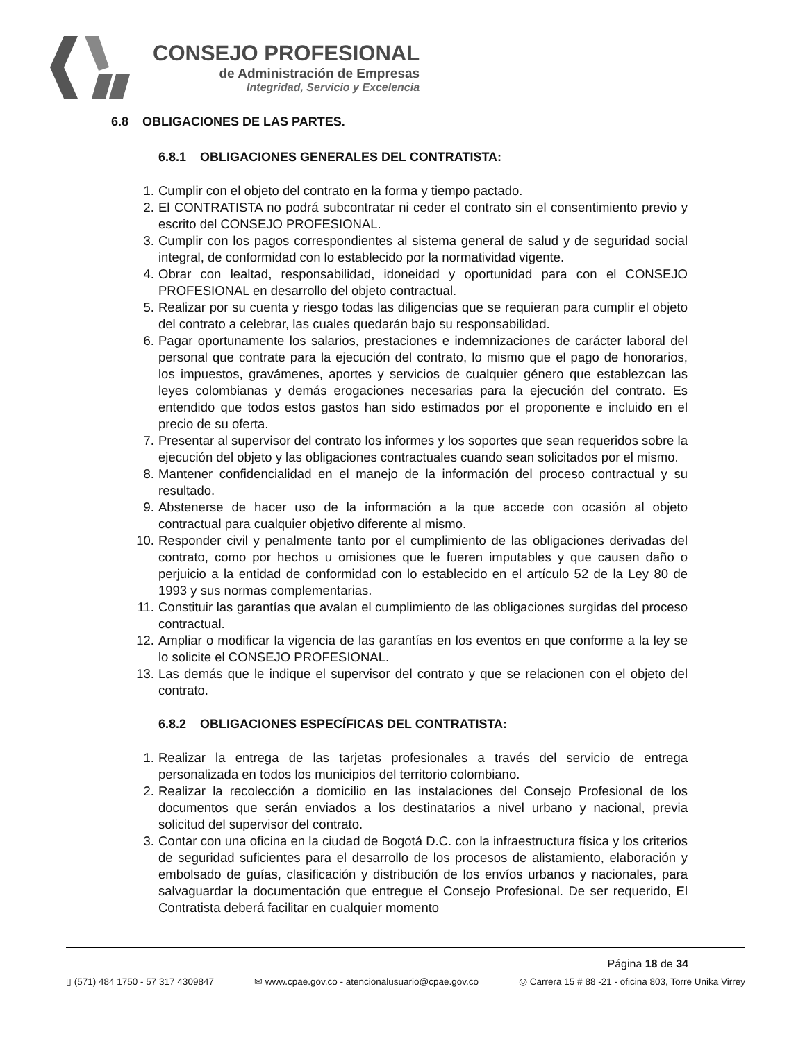CONSEJO PROFESIONAL
de Administración de Empresas
Integridad, Servicio y Excelencia
6.8 OBLIGACIONES DE LAS PARTES.
6.8.1 OBLIGACIONES GENERALES DEL CONTRATISTA:
1. Cumplir con el objeto del contrato en la forma y tiempo pactado.
2. El CONTRATISTA no podrá subcontratar ni ceder el contrato sin el consentimiento previo y escrito del CONSEJO PROFESIONAL.
3. Cumplir con los pagos correspondientes al sistema general de salud y de seguridad social integral, de conformidad con lo establecido por la normatividad vigente.
4. Obrar con lealtad, responsabilidad, idoneidad y oportunidad para con el CONSEJO PROFESIONAL en desarrollo del objeto contractual.
5. Realizar por su cuenta y riesgo todas las diligencias que se requieran para cumplir el objeto del contrato a celebrar, las cuales quedarán bajo su responsabilidad.
6. Pagar oportunamente los salarios, prestaciones e indemnizaciones de carácter laboral del personal que contrate para la ejecución del contrato, lo mismo que el pago de honorarios, los impuestos, gravámenes, aportes y servicios de cualquier género que establezcan las leyes colombianas y demás erogaciones necesarias para la ejecución del contrato. Es entendido que todos estos gastos han sido estimados por el proponente e incluido en el precio de su oferta.
7. Presentar al supervisor del contrato los informes y los soportes que sean requeridos sobre la ejecución del objeto y las obligaciones contractuales cuando sean solicitados por el mismo.
8. Mantener confidencialidad en el manejo de la información del proceso contractual y su resultado.
9. Abstenerse de hacer uso de la información a la que accede con ocasión al objeto contractual para cualquier objetivo diferente al mismo.
10. Responder civil y penalmente tanto por el cumplimiento de las obligaciones derivadas del contrato, como por hechos u omisiones que le fueren imputables y que causen daño o perjuicio a la entidad de conformidad con lo establecido en el artículo 52 de la Ley 80 de 1993 y sus normas complementarias.
11. Constituir las garantías que avalan el cumplimiento de las obligaciones surgidas del proceso contractual.
12. Ampliar o modificar la vigencia de las garantías en los eventos en que conforme a la ley se lo solicite el CONSEJO PROFESIONAL.
13. Las demás que le indique el supervisor del contrato y que se relacionen con el objeto del contrato.
6.8.2 OBLIGACIONES ESPECÍFICAS DEL CONTRATISTA:
1. Realizar la entrega de las tarjetas profesionales a través del servicio de entrega personalizada en todos los municipios del territorio colombiano.
2. Realizar la recolección a domicilio en las instalaciones del Consejo Profesional de los documentos que serán enviados a los destinatarios a nivel urbano y nacional, previa solicitud del supervisor del contrato.
3. Contar con una oficina en la ciudad de Bogotá D.C. con la infraestructura física y los criterios de seguridad suficientes para el desarrollo de los procesos de alistamiento, elaboración y embolsado de guías, clasificación y distribución de los envíos urbanos y nacionales, para salvaguardar la documentación que entregue el Consejo Profesional. De ser requerido, El Contratista deberá facilitar en cualquier momento
Página 18 de 34
▯ (571) 484 1750 - 57 317 4309847 ✉ www.cpae.gov.co - atencionalusuario@cpae.gov.co ◎ Carrera 15 # 88 -21 - oficina 803, Torre Unika Virrey